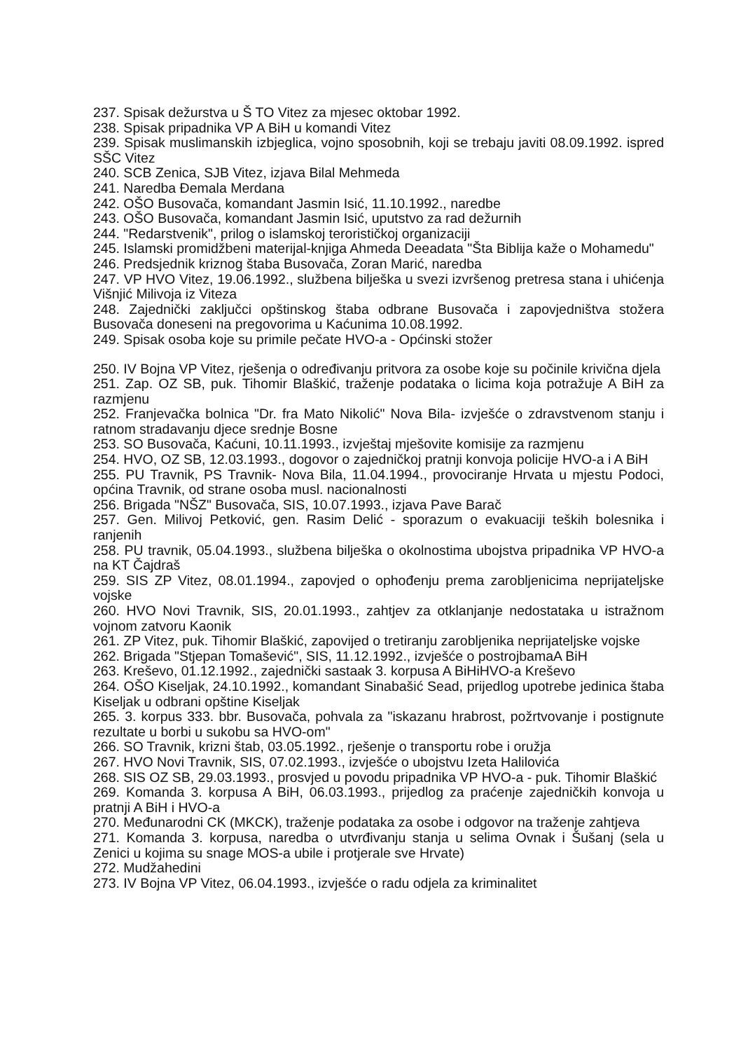237. Spisak dežurstva u Š TO Vitez za mjesec oktobar 1992.
238. Spisak pripadnika VP A BiH u komandi Vitez
239. Spisak muslimanskih izbjeglica, vojno sposobnih, koji se trebaju javiti 08.09.1992. ispred SŠC Vitez
240. SCB Zenica, SJB Vitez, izjava Bilal Mehmeda
241. Naredba Đemala Merdana
242. OŠO Busovača, komandant Jasmin Isić, 11.10.1992., naredbe
243. OŠO Busovača, komandant Jasmin Isić, uputstvo za rad dežurnih
244. "Redarstvenik", prilog o islamskoj terorističkoj organizaciji
245. Islamski promidžbeni materijal-knjiga Ahmeda Deeadata "Šta Biblija kaže o Mohamedu"
246. Predsjednik kriznog štaba Busovača, Zoran Marić, naredba
247. VP HVO Vitez, 19.06.1992., službena bilješka u svezi izvršenog pretresa stana i uhićenja Višnjić Milivoja iz Viteza
248. Zajednički zaključci opštinskog štaba odbrane Busovača i zapovjedništva stožera Busovača doneseni na pregovorima u Kaćunima 10.08.1992.
249. Spisak osoba koje su primile pečate HVO-a - Općinski stožer
250. IV Bojna VP Vitez, rješenja o određivanju pritvora za osobe koje su počinile krivična djela
251. Zap. OZ SB, puk. Tihomir Blaškić, traženje podataka o licima koja potražuje A BiH za razmjenu
252. Franjevačka bolnica "Dr. fra Mato Nikolić" Nova Bila- izvješće o zdravstvenom stanju i ratnom stradavanju djece srednje Bosne
253. SO Busovača, Kaćuni, 10.11.1993., izvještaj mješovite komisije za razmjenu
254. HVO, OZ SB, 12.03.1993., dogovor o zajedničkoj pratnji konvoja policije HVO-a i A BiH
255. PU Travnik, PS Travnik- Nova Bila, 11.04.1994., provociranje Hrvata u mjestu Podoci, općina Travnik, od strane osoba musl. nacionalnosti
256. Brigada "NŠZ" Busovača, SIS, 10.07.1993., izjava Pave Barač
257. Gen. Milivoj Petković, gen. Rasim Delić - sporazum o evakuaciji teških bolesnika i ranjenih
258. PU travnik, 05.04.1993., službena bilješka o okolnostima ubojstva pripadnika VP HVO-a na KT Čajdraš
259. SIS ZP Vitez, 08.01.1994., zapovjed o ophođenju prema zarobljenicima neprijateljske vojske
260. HVO Novi Travnik, SIS, 20.01.1993., zahtjev za otklanjanje nedostataka u istražnom vojnom zatvoru Kaonik
261. ZP Vitez, puk. Tihomir Blaškić, zapovijed o tretiranju zarobljenika neprijateljske vojske
262. Brigada "Stjepan Tomašević", SIS, 11.12.1992., izvješće o postrojbamaA BiH
263. Kreševo, 01.12.1992., zajednički sastaak 3. korpusa A BiHiHVO-a Kreševo
264. OŠO Kiseljak, 24.10.1992., komandant Sinabašić Sead, prijedlog upotrebe jedinica štaba Kiseljak u odbrani opštine Kiseljak
265. 3. korpus 333. bbr. Busovača, pohvala za "iskazanu hrabrost, požrtvovanje i postignute rezultate u borbi u sukobu sa HVO-om"
266. SO Travnik, krizni štab, 03.05.1992., rješenje o transportu robe i oružja
267. HVO Novi Travnik, SIS, 07.02.1993., izvješće o ubojstvu Izeta Halilovića
268. SIS OZ SB, 29.03.1993., prosvjed u povodu pripadnika VP HVO-a - puk. Tihomir Blaškić
269. Komanda 3. korpusa A BiH, 06.03.1993., prijedlog za praćenje zajedničkih konvoja u pratnji A BiH i HVO-a
270. Međunarodni CK (MKCK), traženje podataka za osobe i odgovor na traženje zahtjeva
271. Komanda 3. korpusa, naredba o utvrđivanju stanja u selima Ovnak i Šušanj (sela u Zenici u kojima su snage MOS-a ubile i protjerale sve Hrvate)
272. Mudžahedini
273. IV Bojna VP Vitez, 06.04.1993., izvješće o radu odjela za kriminalitet